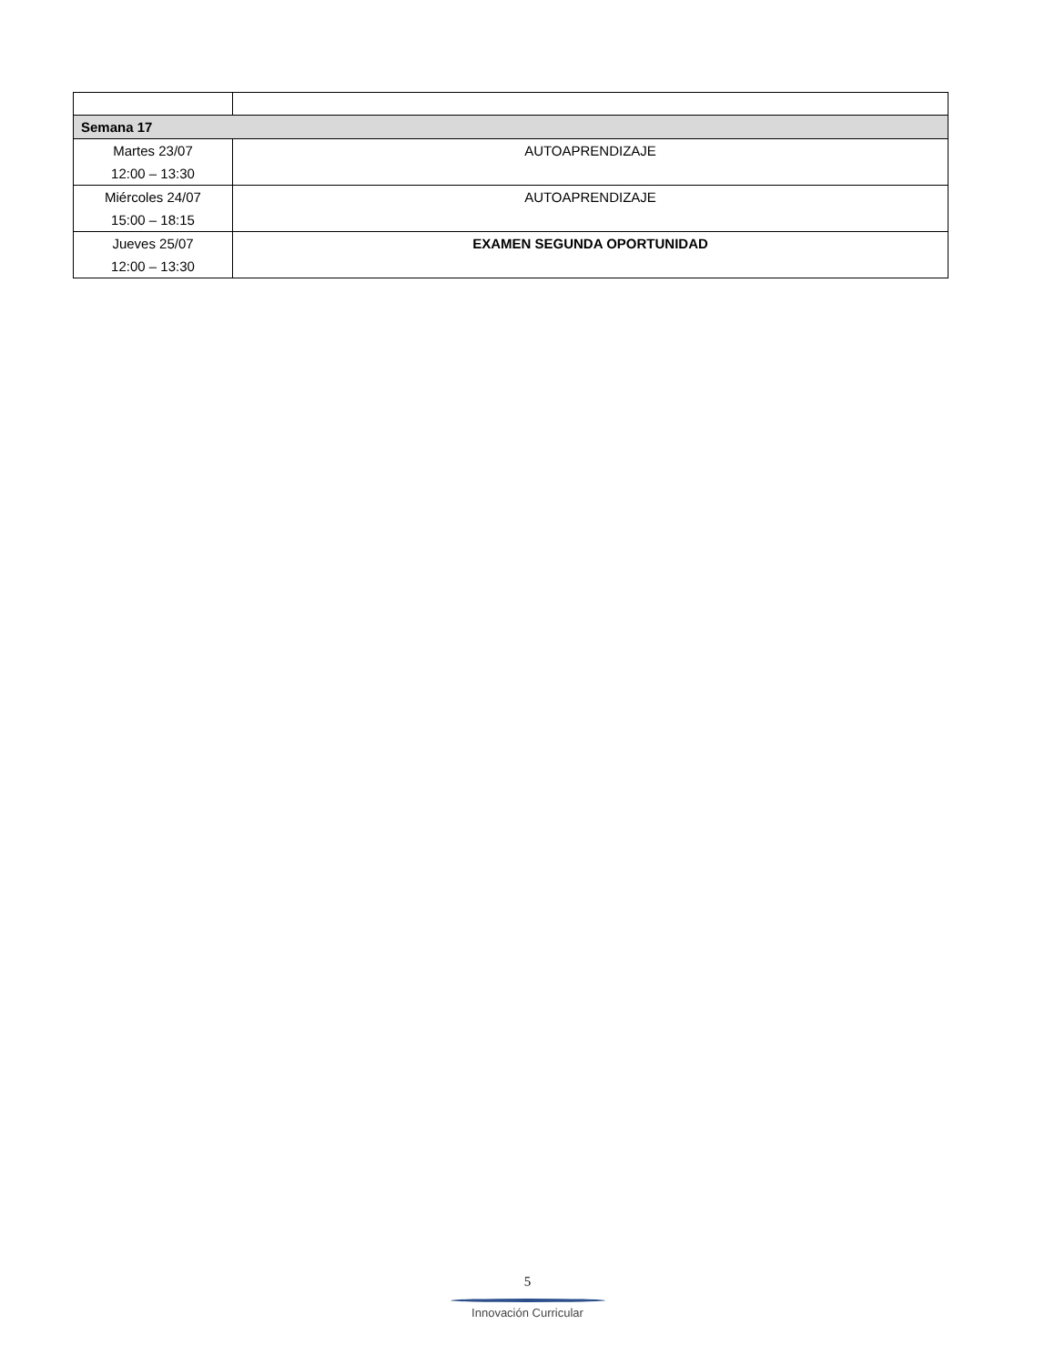| Semana 17 | |
| Martes 23/07 12:00 – 13:30 | AUTOAPRENDIZAJE |
| Miércoles 24/07 15:00 – 18:15 | AUTOAPRENDIZAJE |
| Jueves 25/07 12:00 – 13:30 | EXAMEN SEGUNDA OPORTUNIDAD |
5
Innovación Curricular